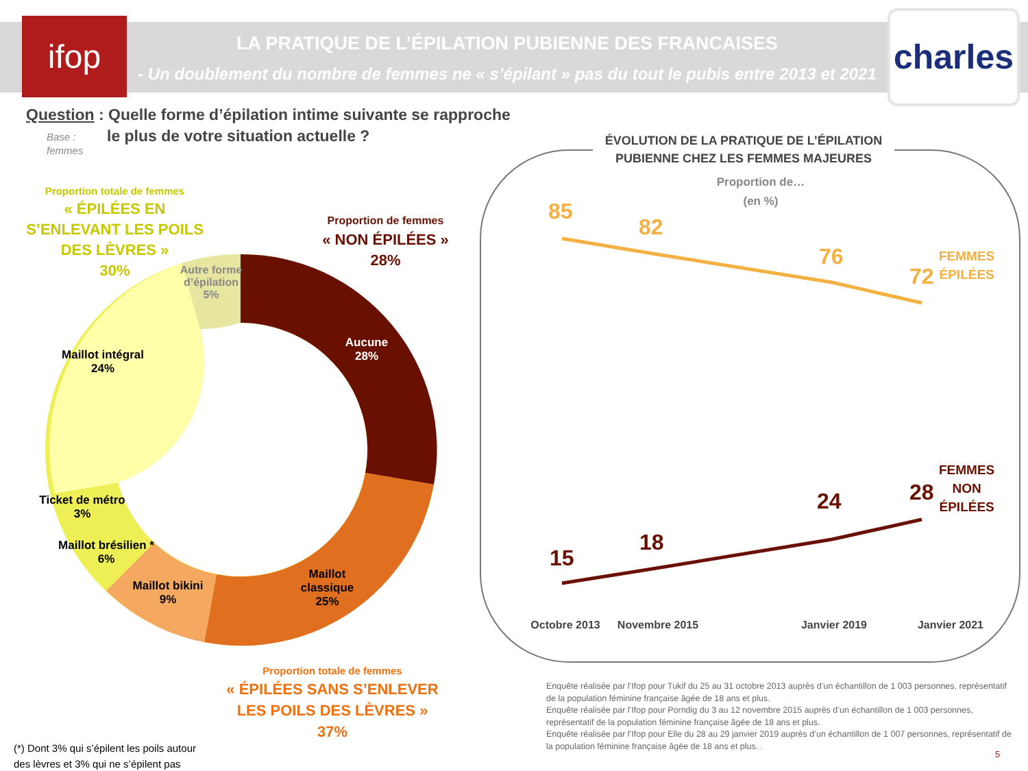ifop
charles
LA PRATIQUE DE L’ÉPILATION PUBIENNE DES FRANCAISES
- Un doublement du nombre de femmes ne « s’épilant » pas du tout le pubis entre 2013 et 2021 -
Question : Quelle forme d’épilation intime suivante se rapproche
le plus de votre situation actuelle ?
Base :
femmes
Proportion totale de femmes
« ÉPILÉES EN S’ENLEVANT LES POILS DES LÈVRES »
30%
Proportion de femmes
« NON ÉPILÉES »
28%
Autre forme d’épilation 5%
Aucune
28%
Maillot intégral
24%
Ticket de métro
3%
Maillot brésilien *
6%
Maillot bikini
9%
Maillot classique 25%
Proportion totale de femmes
« ÉPILÉES SANS S’ENLEVER LES POILS DES LÈVRES »
37%
(*) Dont 3% qui s’épilent les poils autour
des lèvres et 3% qui ne s’épilent pas
ÉVOLUTION DE LA PRATIQUE DE L’ÉPILATION PUBIENNE CHEZ LES FEMMES MAJEURES
Proportion de…
(en %)
85
82
76
72
FEMMES
ÉPILÉES
15
18
24 28
FEMMES
NON
ÉPILÉES
Octobre 2013 Novembre 2015 Janvier 2019 Janvier 2021
Enquête réalisée par l’Ifop pour Tukif du 25 au 31 octobre 2013 auprès d’un échantillon de 1 003 personnes, représentatif de la population féminine française âgée de 18 ans et plus.
Enquête réalisée par l’Ifop pour Porndig du 3 au 12 novembre 2015 auprès d’un échantillon de 1 003 personnes, représentatif de la population féminine française âgée de 18 ans et plus.
Enquête réalisée par l’Ifop pour Elle du 28 au 29 janvier 2019 auprès d’un échantillon de 1 007 personnes, représentatif de la population féminine française âgée de 18 ans et plus. .
5